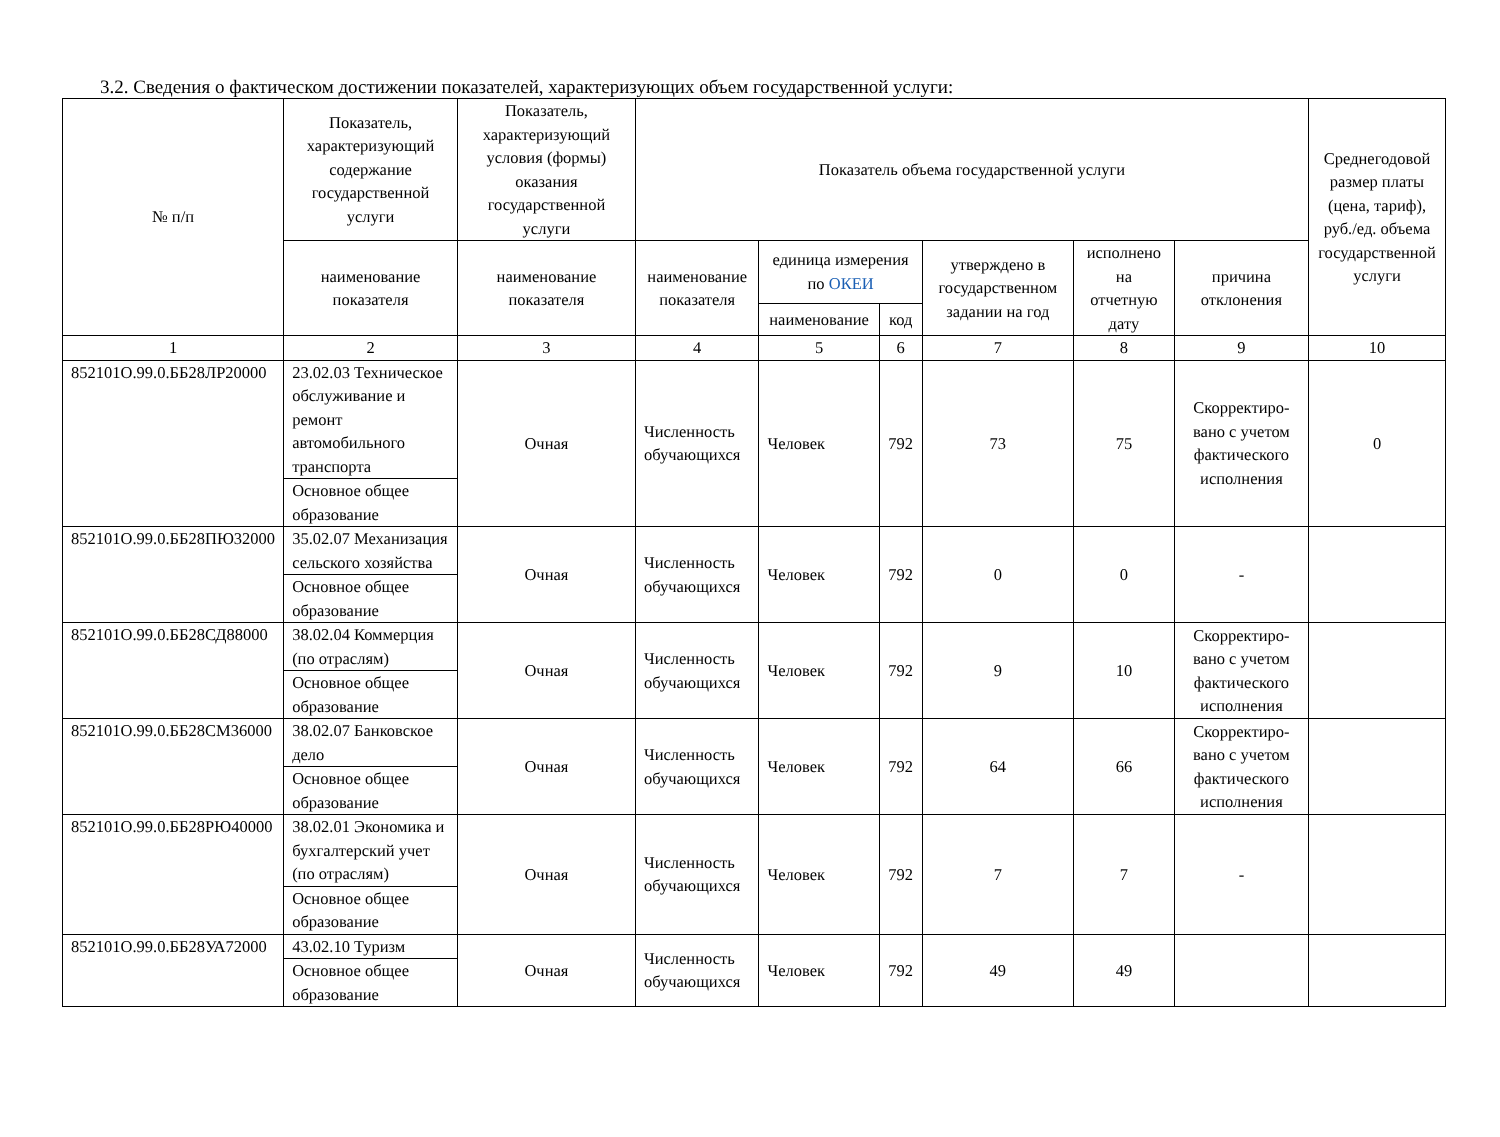3.2. Сведения о фактическом достижении показателей, характеризующих объем государственной услуги:
| № п/п | Показатель, характеризующий содержание государственной услуги | Показатель, характеризующий условия (формы) оказания государственной услуги | Показатель объема государственной услуги | | | | | | Среднегодовой размер платы (цена, тариф), руб./ед. объема государственной услуги |
| --- | --- | --- | --- | --- | --- | --- | --- | --- | --- |
| | наименование показателя | наименование показателя | наименование показателя | единица измерения по ОКЕИ | | утверждено в государственном задании на год | исполнено на отчетную дату | причина отклонения | |
| | | | | наименование | код | | | | |
| 1 | 2 | 3 | 4 | 5 | 6 | 7 | 8 | 9 | 10 |
| 852101О.99.0.ББ28ЛР20000 | 23.02.03 Техническое обслуживание и ремонт автомобильного транспорта | Очная | Численность обучающихся | Человек | 792 | 73 | 75 | Скорректиро-вано с учетом фактического исполнения | 0 |
| | Основное общее образование | | | | | | | | |
| 852101О.99.0.ББ28ПЮ32000 | 35.02.07 Механизация сельского хозяйства | Очная | Численность обучающихся | Человек | 792 | 0 | 0 | - | |
| | Основное общее образование | | | | | | | | |
| 852101О.99.0.ББ28СД88000 | 38.02.04 Коммерция (по отраслям) | Очная | Численность обучающихся | Человек | 792 | 9 | 10 | Скорректиро-вано с учетом фактического исполнения | |
| | Основное общее образование | | | | | | | | |
| 852101О.99.0.ББ28СМ36000 | 38.02.07 Банковское дело | Очная | Численность обучающихся | Человек | 792 | 64 | 66 | Скорректиро-вано с учетом фактического исполнения | |
| | Основное общее образование | | | | | | | | |
| 852101О.99.0.ББ28РЮ40000 | 38.02.01 Экономика и бухгалтерский учет (по отраслям) | Очная | Численность обучающихся | Человек | 792 | 7 | 7 | - | |
| | Основное общее образование | | | | | | | | |
| 852101О.99.0.ББ28УА72000 | 43.02.10 Туризм | Очная | Численность обучающихся | Человек | 792 | 49 | 49 | | |
| | Основное общее образование | | | | | | | | |